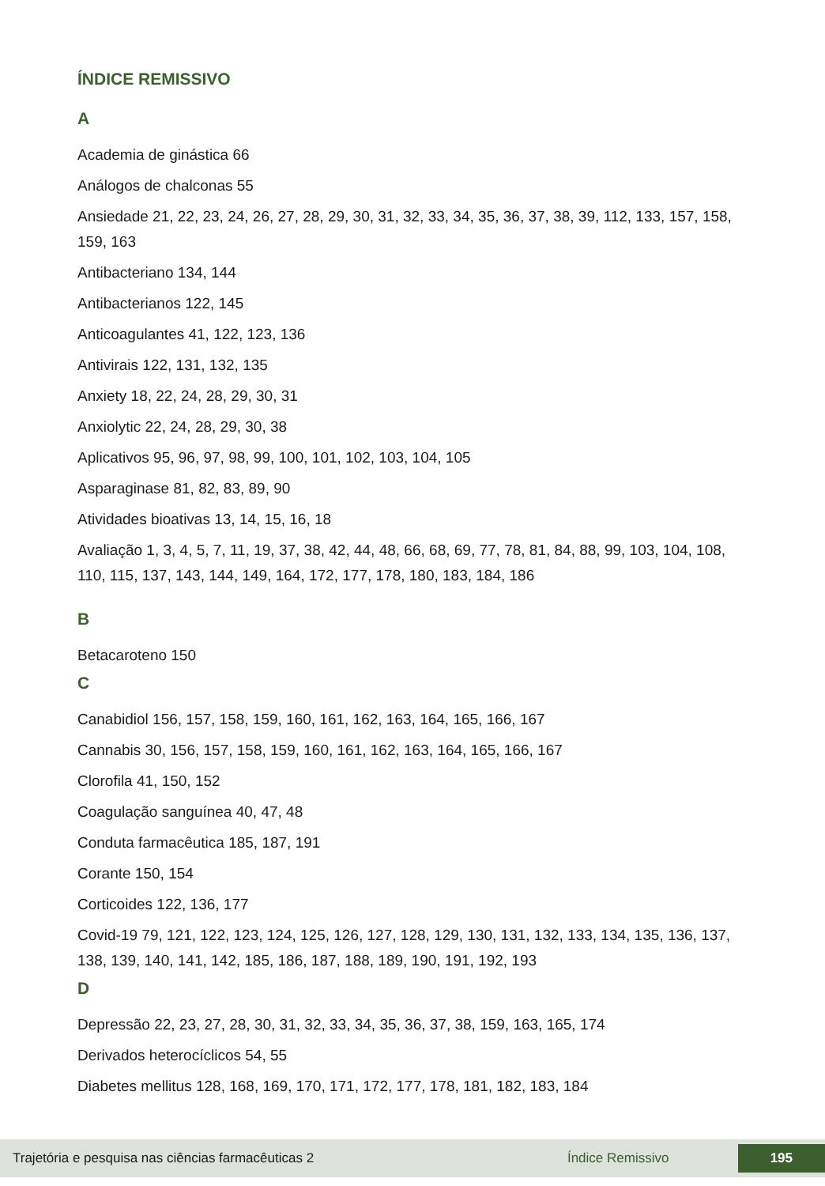ÍNDICE REMISSIVO
A
Academia de ginástica 66
Análogos de chalconas 55
Ansiedade 21, 22, 23, 24, 26, 27, 28, 29, 30, 31, 32, 33, 34, 35, 36, 37, 38, 39, 112, 133, 157, 158, 159, 163
Antibacteriano 134, 144
Antibacterianos 122, 145
Anticoagulantes 41, 122, 123, 136
Antivirais 122, 131, 132, 135
Anxiety 18, 22, 24, 28, 29, 30, 31
Anxiolytic 22, 24, 28, 29, 30, 38
Aplicativos 95, 96, 97, 98, 99, 100, 101, 102, 103, 104, 105
Asparaginase 81, 82, 83, 89, 90
Atividades bioativas 13, 14, 15, 16, 18
Avaliação 1, 3, 4, 5, 7, 11, 19, 37, 38, 42, 44, 48, 66, 68, 69, 77, 78, 81, 84, 88, 99, 103, 104, 108, 110, 115, 137, 143, 144, 149, 164, 172, 177, 178, 180, 183, 184, 186
B
Betacaroteno 150
C
Canabidiol 156, 157, 158, 159, 160, 161, 162, 163, 164, 165, 166, 167
Cannabis 30, 156, 157, 158, 159, 160, 161, 162, 163, 164, 165, 166, 167
Clorofila 41, 150, 152
Coagulação sanguínea 40, 47, 48
Conduta farmacêutica 185, 187, 191
Corante 150, 154
Corticoides 122, 136, 177
Covid-19 79, 121, 122, 123, 124, 125, 126, 127, 128, 129, 130, 131, 132, 133, 134, 135, 136, 137, 138, 139, 140, 141, 142, 185, 186, 187, 188, 189, 190, 191, 192, 193
D
Depressão 22, 23, 27, 28, 30, 31, 32, 33, 34, 35, 36, 37, 38, 159, 163, 165, 174
Derivados heterocíclicos 54, 55
Diabetes mellitus 128, 168, 169, 170, 171, 172, 177, 178, 181, 182, 183, 184
Trajetória e pesquisa nas ciências farmacêuticas 2 Índice Remissivo 195